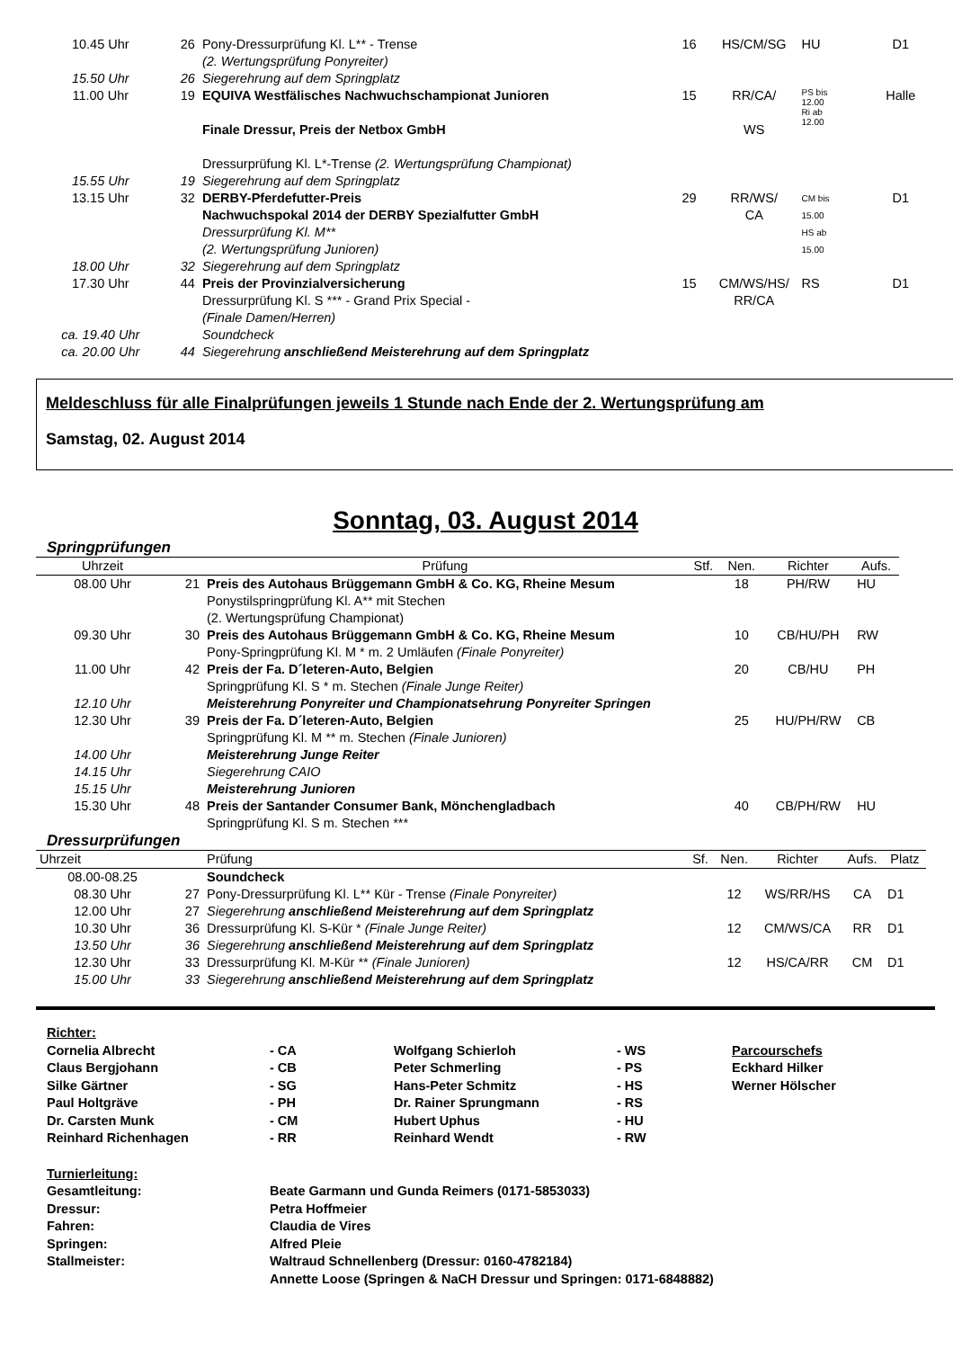| 10.45 Uhr | 26 | Pony-Dressurprüfung Kl. L** - Trense (2. Wertungsprüfung Ponyreiter) | 16 | HS/CM/SG | HU | D1 |
| 15.50 Uhr | 26 | Siegerehrung auf dem Springplatz | | | | |
| 11.00 Uhr | 19 | EQUIVA Westfälisches Nachwuchschampionat Junioren Finale Dressur, Preis der Netbox GmbH Dressurprüfung Kl. L*-Trense (2. Wertungsprüfung Championat) | 15 | RR/CA/ WS | PS bis 12.00 Ri ab 12.00 | Halle |
| 15.55 Uhr | 19 | Siegerehrung auf dem Springplatz | | | | |
| 13.15 Uhr | 32 | DERBY-Pferdefutter-Preis Nachwuchspokal 2014 der DERBY Spezialfutter GmbH Dressurprüfung Kl. M** (2. Wertungsprüfung Junioren) | 29 | RR/WS/ CA | CM bis 15.00 HS ab 15.00 | D1 |
| 18.00 Uhr | 32 | Siegerehrung auf dem Springplatz | | | | |
| 17.30 Uhr | 44 | Preis der Provinzialversicherung Dressurprüfung Kl. S *** - Grand Prix Special - (Finale Damen/Herren) | 15 | CM/WS/HS/ RR/CA | RS | D1 |
| ca. 19.40 Uhr | | Soundcheck | | | | |
| ca. 20.00 Uhr | 44 | Siegerehrung anschließend Meisterehrung auf dem Springplatz | | | | |
Meldeschluss für alle Finalprüfungen jeweils 1 Stunde nach Ende der 2. Wertungsprüfung am
Samstag, 02. August 2014
Sonntag, 03. August 2014
Springprüfungen
| Uhrzeit | | Prüfung | Stf. | Nen. | Richter | Aufs. |
| --- | --- | --- | --- | --- | --- | --- |
| 08.00 Uhr | 21 | Preis des Autohaus Brüggemann GmbH & Co. KG, Rheine Mesum Ponystilspringprüfung Kl. A** mit Stechen (2. Wertungsprüfung Championat) | | 18 | PH/RW | HU |
| 09.30 Uhr | 30 | Preis des Autohaus Brüggemann GmbH & Co. KG, Rheine Mesum Pony-Springprüfung Kl. M * m. 2 Umläufen (Finale Ponyreiter) | | 10 | CB/HU/PH | RW |
| 11.00 Uhr | 42 | Preis der Fa. D´leteren-Auto, Belgien Springprüfung Kl. S * m. Stechen (Finale Junge Reiter) | | 20 | CB/HU | PH |
| 12.10 Uhr | | Meisterehrung Ponyreiter und Championatsehrung Ponyreiter Springen | | | | |
| 12.30 Uhr | 39 | Preis der Fa. D´leteren-Auto, Belgien Springprüfung Kl. M ** m. Stechen (Finale Junioren) | | 25 | HU/PH/RW | CB |
| 14.00 Uhr | | Meisterehrung Junge Reiter | | | | |
| 14.15 Uhr | | Siegerehrung CAIO | | | | |
| 15.15 Uhr | | Meisterehrung Junioren | | | | |
| 15.30 Uhr | 48 | Preis der Santander Consumer Bank, Mönchengladbach Springprüfung Kl. S m. Stechen *** | | 40 | CB/PH/RW | HU |
Dressurprüfungen
| Uhrzeit | | Prüfung | Sf. | Nen. | Richter | Aufs. | Platz |
| --- | --- | --- | --- | --- | --- | --- | --- |
| 08.00-08.25 | | Soundcheck | | | | | |
| 08.30 Uhr | 27 | Pony-Dressurprüfung Kl. L** Kür - Trense (Finale Ponyreiter) | | 12 | WS/RR/HS | CA | D1 |
| 12.00 Uhr | 27 | Siegerehrung anschließend Meisterehrung auf dem Springplatz | | | | | |
| 10.30 Uhr | 36 | Dressurprüfung Kl. S-Kür * (Finale Junge Reiter) | | 12 | CM/WS/CA | RR | D1 |
| 13.50 Uhr | 36 | Siegerehrung anschließend Meisterehrung auf dem Springplatz | | | | | |
| 12.30 Uhr | 33 | Dressurprüfung Kl. M-Kür ** (Finale Junioren) | | 12 | HS/CA/RR | CM | D1 |
| 15.00 Uhr | 33 | Siegerehrung anschließend Meisterehrung auf dem Springplatz | | | | | |
| Richter: | | | | |
| Cornelia Albrecht | - CA | Wolfgang Schierloh | - WS | Parcourschefs |
| Claus Bergjohann | - CB | Peter Schmerling | - PS | Eckhard Hilker |
| Silke Gärtner | - SG | Hans-Peter Schmitz | - HS | Werner Hölscher |
| Paul Holtgräve | - PH | Dr. Rainer Sprungmann | - RS | |
| Dr. Carsten Munk | - CM | Hubert Uphus | - HU | |
| Reinhard Richenhagen | - RR | Reinhard Wendt | - RW | |
| Turnierleitung: | |
| Gesamtleitung: | Beate Garmann und Gunda Reimers (0171-5853033) |
| Dressur: | Petra Hoffmeier |
| Fahren: | Claudia de Vires |
| Springen: | Alfred Pleie |
| Stallmeister: | Waltraud Schnellenberg (Dressur: 0160-4782184) Annette Loose (Springen & NaCH Dressur und Springen: 0171-6848882) |